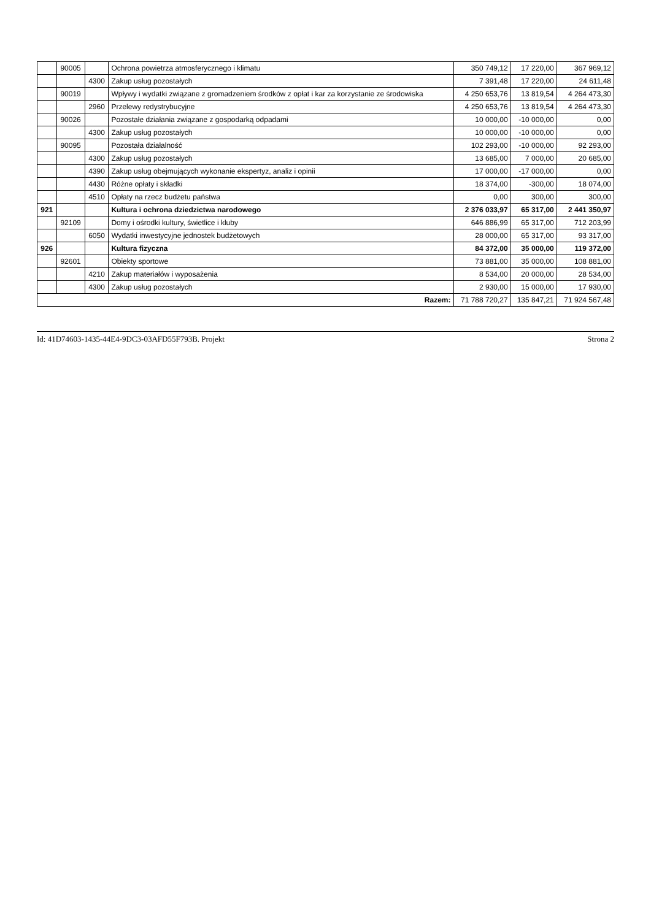| | 90005 | | Ochrona powietrza atmosferycznego i klimatu | 350 749,12 | 17 220,00 | 367 969,12 |
| | | 4300 | Zakup usług pozostałych | 7 391,48 | 17 220,00 | 24 611,48 |
| | 90019 | | Wpływy i wydatki związane z gromadzeniem środków z opłat i kar za korzystanie ze środowiska | 4 250 653,76 | 13 819,54 | 4 264 473,30 |
| | | 2960 | Przelewy redystrybucyjne | 4 250 653,76 | 13 819,54 | 4 264 473,30 |
| | 90026 | | Pozostałe działania związane z gospodarką odpadami | 10 000,00 | -10 000,00 | 0,00 |
| | | 4300 | Zakup usług pozostałych | 10 000,00 | -10 000,00 | 0,00 |
| | 90095 | | Pozostała działalność | 102 293,00 | -10 000,00 | 92 293,00 |
| | | 4300 | Zakup usług pozostałych | 13 685,00 | 7 000,00 | 20 685,00 |
| | | 4390 | Zakup usług obejmujących wykonanie ekspertyz, analiz i opinii | 17 000,00 | -17 000,00 | 0,00 |
| | | 4430 | Różne opłaty i składki | 18 374,00 | -300,00 | 18 074,00 |
| | | 4510 | Opłaty na rzecz budżetu państwa | 0,00 | 300,00 | 300,00 |
| 921 | | | Kultura i ochrona dziedzictwa narodowego | 2 376 033,97 | 65 317,00 | 2 441 350,97 |
| | 92109 | | Domy i ośrodki kultury, świetlice i kluby | 646 886,99 | 65 317,00 | 712 203,99 |
| | | 6050 | Wydatki inwestycyjne jednostek budżetowych | 28 000,00 | 65 317,00 | 93 317,00 |
| 926 | | | Kultura fizyczna | 84 372,00 | 35 000,00 | 119 372,00 |
| | 92601 | | Obiekty sportowe | 73 881,00 | 35 000,00 | 108 881,00 |
| | | 4210 | Zakup materiałów i wyposażenia | 8 534,00 | 20 000,00 | 28 534,00 |
| | | 4300 | Zakup usług pozostałych | 2 930,00 | 15 000,00 | 17 930,00 |
| Razem: | | | | 71 788 720,27 | 135 847,21 | 71 924 567,48 |
Id: 41D74603-1435-44E4-9DC3-03AFD55F793B. Projekt Strona 2